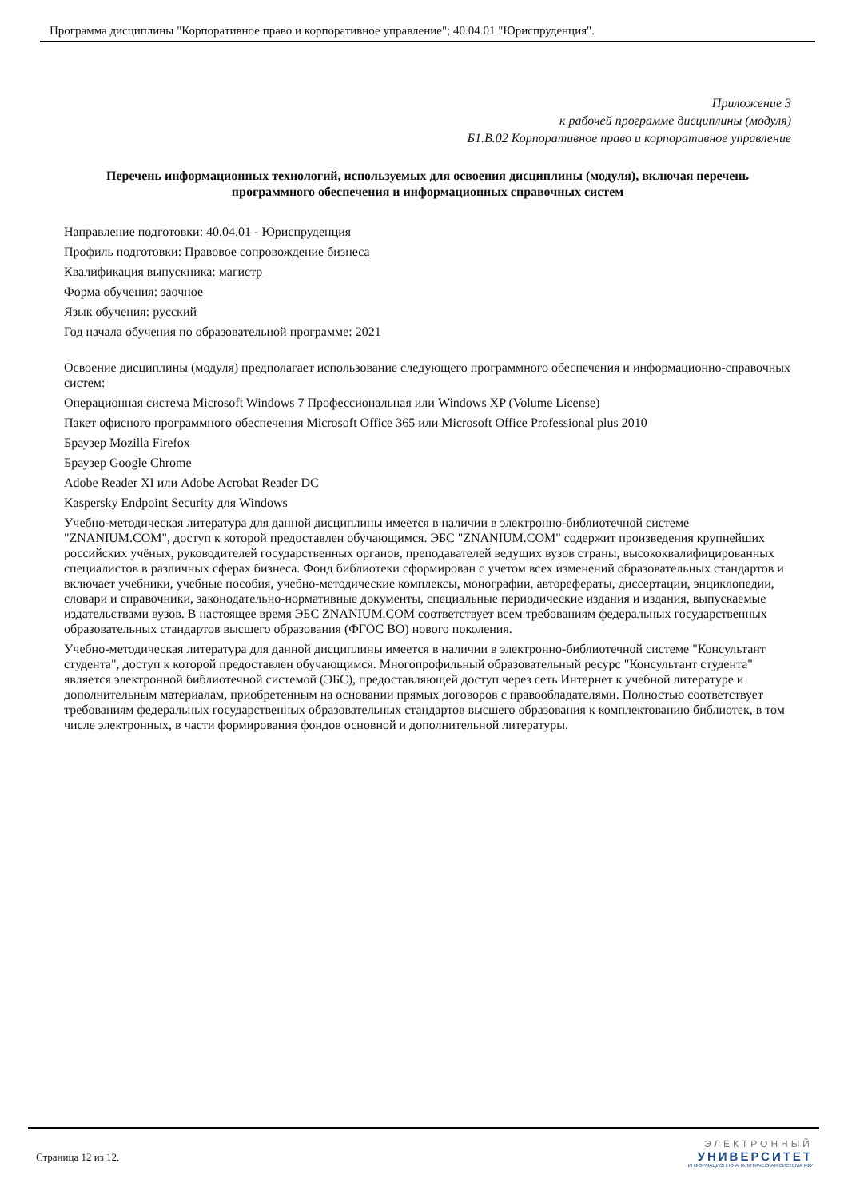Программа дисциплины "Корпоративное право и корпоративное управление"; 40.04.01 "Юриспруденция".
Приложение 3
к рабочей программе дисциплины (модуля)
Б1.В.02 Корпоративное право и корпоративное управление
Перечень информационных технологий, используемых для освоения дисциплины (модуля), включая перечень программного обеспечения и информационных справочных систем
Направление подготовки: 40.04.01 - Юриспруденция
Профиль подготовки: Правовое сопровождение бизнеса
Квалификация выпускника: магистр
Форма обучения: заочное
Язык обучения: русский
Год начала обучения по образовательной программе: 2021
Освоение дисциплины (модуля) предполагает использование следующего программного обеспечения и информационно-справочных систем:
Операционная система Microsoft Windows 7 Профессиональная или Windows XP (Volume License)
Пакет офисного программного обеспечения Microsoft Office 365 или Microsoft Office Professional plus 2010
Браузер Mozilla Firefox
Браузер Google Chrome
Adobe Reader XI или Adobe Acrobat Reader DC
Kaspersky Endpoint Security для Windows
Учебно-методическая литература для данной дисциплины имеется в наличии в электронно-библиотечной системе "ZNANIUM.COM", доступ к которой предоставлен обучающимся. ЭБС "ZNANIUM.COM" содержит произведения крупнейших российских учёных, руководителей государственных органов, преподавателей ведущих вузов страны, высококвалифицированных специалистов в различных сферах бизнеса. Фонд библиотеки сформирован с учетом всех изменений образовательных стандартов и включает учебники, учебные пособия, учебно-методические комплексы, монографии, авторефераты, диссертации, энциклопедии, словари и справочники, законодательно-нормативные документы, специальные периодические издания и издания, выпускаемые издательствами вузов. В настоящее время ЭБС ZNANIUM.COM соответствует всем требованиям федеральных государственных образовательных стандартов высшего образования (ФГОС ВО) нового поколения.
Учебно-методическая литература для данной дисциплины имеется в наличии в электронно-библиотечной системе "Консультант студента", доступ к которой предоставлен обучающимся. Многопрофильный образовательный ресурс "Консультант студента" является электронной библиотечной системой (ЭБС), предоставляющей доступ через сеть Интернет к учебной литературе и дополнительным материалам, приобретенным на основании прямых договоров с правообладателями. Полностью соответствует требованиям федеральных государственных образовательных стандартов высшего образования к комплектованию библиотек, в том числе электронных, в части формирования фондов основной и дополнительной литературы.
Страница 12 из 12.
ЭЛЕКТРОННЫЙ
УНИВЕРСИТЕТ
ИНФОРМАЦИОННО-АНАЛИТИЧЕСКАЯ СИСТЕМА КФУ